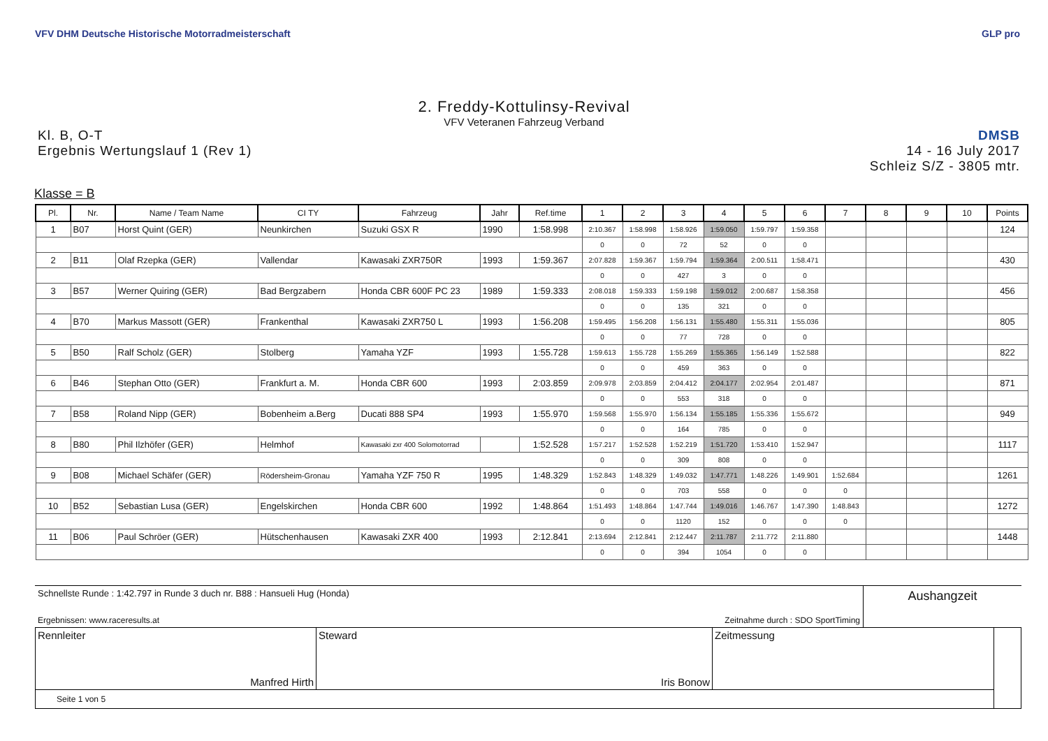VFV DHM Deutsche Historische Motorradmeisterschaft
GLP pro
2. Freddy-Kottulinsy-Revival
VFV Veteranen Fahrzeug Verband
Kl. B, O-T
Ergebnis Wertungslauf 1 (Rev 1)
DMSB
14 - 16 July 2017
Schleiz S/Z - 3805 mtr.
Klasse = B
| Pl. | Nr. | Name / Team Name | CI TY | Fahrzeug | Jahr | Ref.time | 1 | 2 | 3 | 4 | 5 | 6 | 7 | 8 | 9 | 10 | Points |
| --- | --- | --- | --- | --- | --- | --- | --- | --- | --- | --- | --- | --- | --- | --- | --- | --- | --- |
| 1 | B07 | Horst Quint (GER) | Neunkirchen | Suzuki GSX R | 1990 | 1:58.998 | 2:10.367 | 1:58.998 | 1:58.926 | 1:59.050 | 1:59.797 | 1:59.358 | | | | | 124 |
| | | | | | | | 0 | 0 | 72 | 52 | 0 | 0 | | | | | |
| 2 | B11 | Olaf Rzepka (GER) | Vallendar | Kawasaki ZXR750R | 1993 | 1:59.367 | 2:07.828 | 1:59.367 | 1:59.794 | 1:59.364 | 2:00.511 | 1:58.471 | | | | | 430 |
| | | | | | | | 0 | 0 | 427 | 3 | 0 | 0 | | | | | |
| 3 | B57 | Werner Quiring (GER) | Bad Bergzabern | Honda CBR 600F PC 23 | 1989 | 1:59.333 | 2:08.018 | 1:59.333 | 1:59.198 | 1:59.012 | 2:00.687 | 1:58.358 | | | | | 456 |
| | | | | | | | 0 | 0 | 135 | 321 | 0 | 0 | | | | | |
| 4 | B70 | Markus Massott (GER) | Frankenthal | Kawasaki ZXR750 L | 1993 | 1:56.208 | 1:59.495 | 1:56.208 | 1:56.131 | 1:55.480 | 1:55.311 | 1:55.036 | | | | | 805 |
| | | | | | | | 0 | 0 | 77 | 728 | 0 | 0 | | | | | |
| 5 | B50 | Ralf Scholz (GER) | Stolberg | Yamaha YZF | 1993 | 1:55.728 | 1:59.613 | 1:55.728 | 1:55.269 | 1:55.365 | 1:56.149 | 1:52.588 | | | | | 822 |
| | | | | | | | 0 | 0 | 459 | 363 | 0 | 0 | | | | | |
| 6 | B46 | Stephan Otto (GER) | Frankfurt a. M. | Honda CBR 600 | 1993 | 2:03.859 | 2:09.978 | 2:03.859 | 2:04.412 | 2:04.177 | 2:02.954 | 2:01.487 | | | | | 871 |
| | | | | | | | 0 | 0 | 553 | 318 | 0 | 0 | | | | | |
| 7 | B58 | Roland Nipp (GER) | Bobenheim a.Berg | Ducati 888 SP4 | 1993 | 1:55.970 | 1:59.568 | 1:55.970 | 1:56.134 | 1:55.185 | 1:55.336 | 1:55.672 | | | | | 949 |
| | | | | | | | 0 | 0 | 164 | 785 | 0 | 0 | | | | | |
| 8 | B80 | Phil Ilzhöfer (GER) | Helmhof | Kawasaki zxr 400 Solomotorrad | | 1:52.528 | 1:57.217 | 1:52.528 | 1:52.219 | 1:51.720 | 1:53.410 | 1:52.947 | | | | | 1117 |
| | | | | | | | 0 | 0 | 309 | 808 | 0 | 0 | | | | | |
| 9 | B08 | Michael Schäfer (GER) | Rödersheim-Gronau | Yamaha YZF 750 R | 1995 | 1:48.329 | 1:52.843 | 1:48.329 | 1:49.032 | 1:47.771 | 1:48.226 | 1:49.901 | 1:52.684 | | | | 1261 |
| | | | | | | | 0 | 0 | 703 | 558 | 0 | 0 | 0 | | | | |
| 10 | B52 | Sebastian Lusa (GER) | Engelskirchen | Honda CBR 600 | 1992 | 1:48.864 | 1:51.493 | 1:48.864 | 1:47.744 | 1:49.016 | 1:46.767 | 1:47.390 | 1:48.843 | | | | 1272 |
| | | | | | | | 0 | 0 | 1120 | 152 | 0 | 0 | 0 | | | | |
| 11 | B06 | Paul Schröer (GER) | Hütschenhausen | Kawasaki ZXR 400 | 1993 | 2:12.841 | 2:13.694 | 2:12.841 | 2:12.447 | 2:11.787 | 2:11.772 | 2:11.880 | | | | | 1448 |
| | | | | | | | 0 | 0 | 394 | 1054 | 0 | 0 | | | | | |
Schnellste Runde : 1:42.797 in Runde 3 duch nr. B88 : Hansueli Hug (Honda)
Ergebnissen: www.raceresults.at Zeitnahme durch : SDO SportTiming
Aushangzeit
| Rennleiter Manfred Hirth | Steward Iris Bonow | Zeitmessung | |
| Seite 1 von 5 | | | |